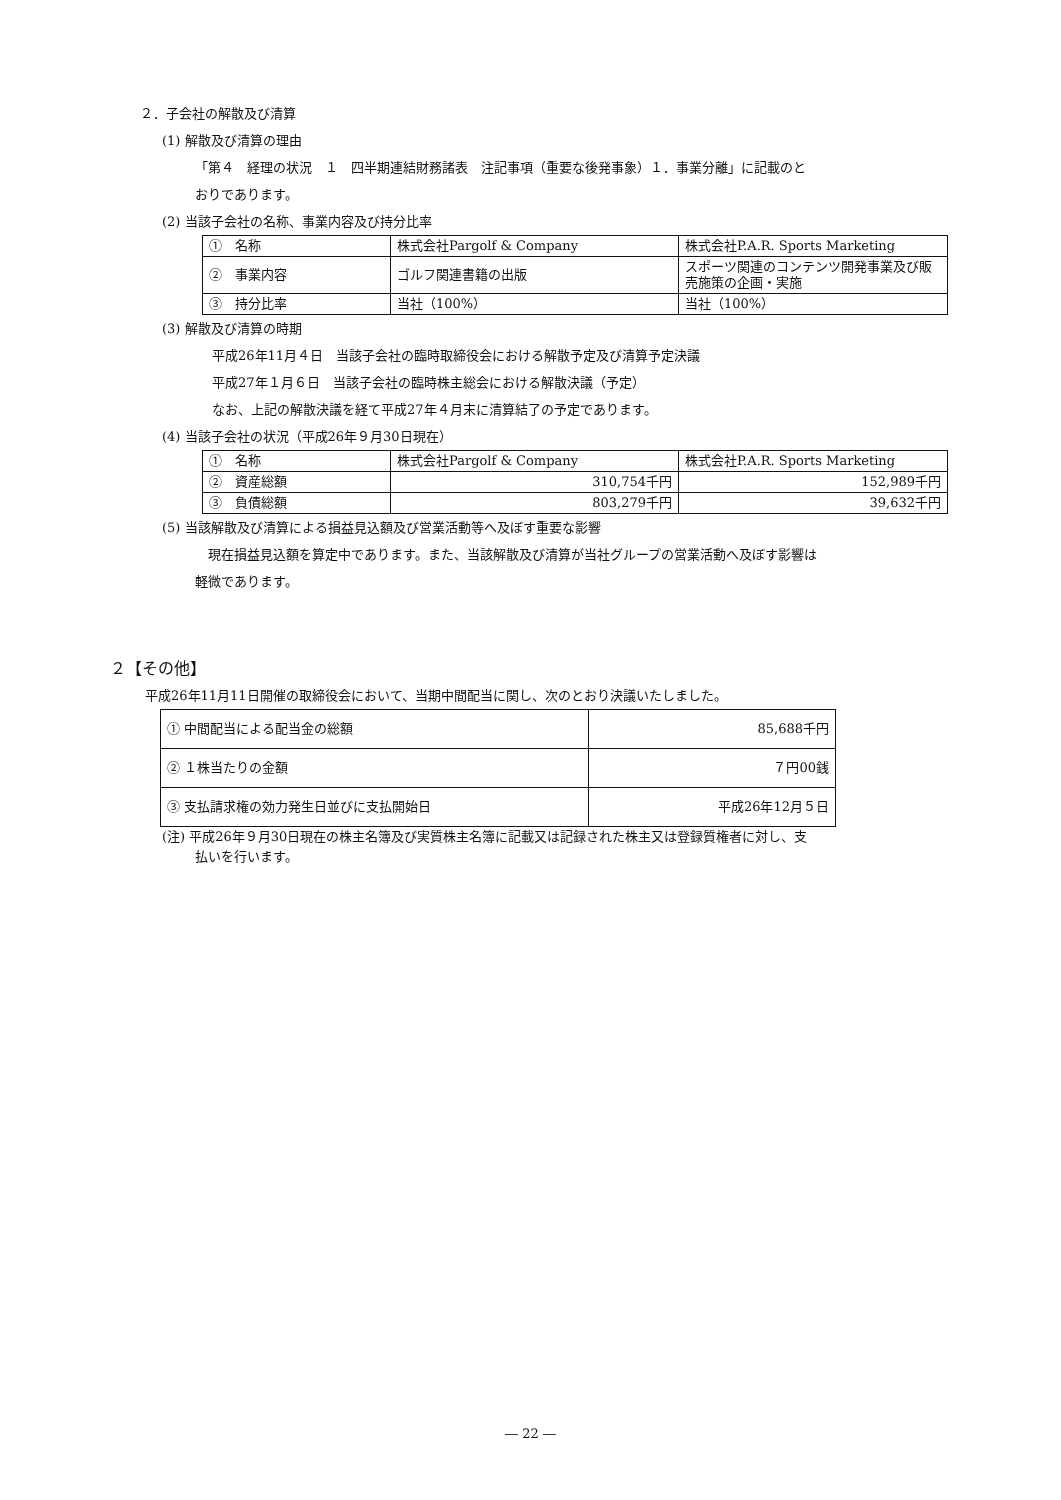２．子会社の解散及び清算
(1) 解散及び清算の理由
「第４　経理の状況　１　四半期連結財務諸表　注記事項（重要な後発事象）１．事業分離」に記載のと
おりであります。
(2) 当該子会社の名称、事業内容及び持分比率
| ① 名称 | 株式会社Pargolf & Company | 株式会社P.A.R. Sports Marketing |
| ② 事業内容 | ゴルフ関連書籍の出版 | スポーツ関連のコンテンツ開発事業及び販売施策の企画・実施 |
| ③ 持分比率 | 当社（100%） | 当社（100%） |
(3) 解散及び清算の時期
平成26年11月４日　当該子会社の臨時取締役会における解散予定及び清算予定決議
平成27年１月６日　当該子会社の臨時株主総会における解散決議（予定）
なお、上記の解散決議を経て平成27年４月末に清算結了の予定であります。
(4) 当該子会社の状況（平成26年９月30日現在）
| ① 名称 | 株式会社Pargolf & Company | 株式会社P.A.R. Sports Marketing |
| ② 資産総額 | 310,754千円 | 152,989千円 |
| ③ 負債総額 | 803,279千円 | 39,632千円 |
(5) 当該解散及び清算による損益見込額及び営業活動等へ及ぼす重要な影響
　現在損益見込額を算定中であります。また、当該解散及び清算が当社グループの営業活動へ及ぼす影響は
軽微であります。
２【その他】
平成26年11月11日開催の取締役会において、当期中間配当に関し、次のとおり決議いたしました。
| ① 中間配当による配当金の総額 | 85,688千円 |
| ② １株当たりの金額 | ７円00銭 |
| ③ 支払請求権の効力発生日並びに支払開始日 | 平成26年12月５日 |
(注) 平成26年９月30日現在の株主名簿及び実質株主名簿に記載又は記録された株主又は登録質権者に対し、支
払いを行います。
― 22 ―